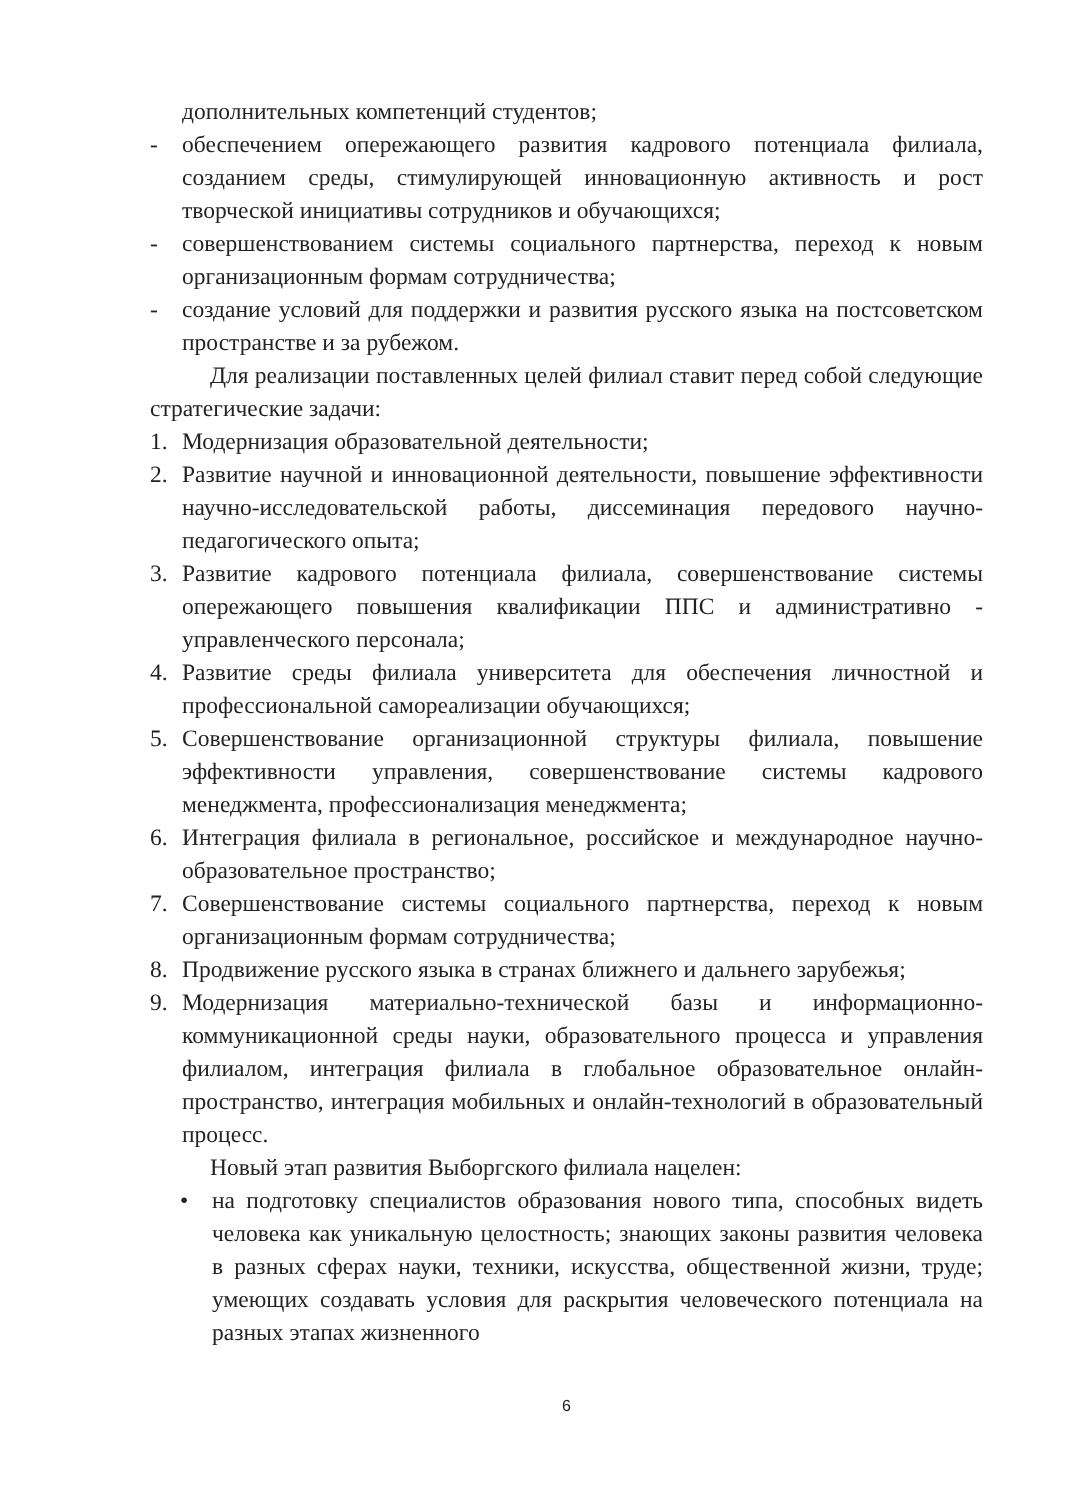дополнительных компетенций студентов;
- обеспечением опережающего развития кадрового потенциала филиала, созданием среды, стимулирующей инновационную активность и рост творческой инициативы сотрудников и обучающихся;
- совершенствованием системы социального партнерства, переход к новым организационным формам сотрудничества;
- создание условий для поддержки и развития русского языка на постсоветском пространстве и за рубежом.
Для реализации поставленных целей филиал ставит перед собой следующие стратегические задачи:
1. Модернизация образовательной деятельности;
2. Развитие научной и инновационной деятельности, повышение эффективности научно-исследовательской работы, диссеминация передового научно-педагогического опыта;
3. Развитие кадрового потенциала филиала, совершенствование системы опережающего повышения квалификации ППС и административно - управленческого персонала;
4. Развитие среды филиала университета для обеспечения личностной и профессиональной самореализации обучающихся;
5. Совершенствование организационной структуры филиала, повышение эффективности управления, совершенствование системы кадрового менеджмента, профессионализация менеджмента;
6. Интеграция филиала в региональное, российское и международное научно-образовательное пространство;
7. Совершенствование системы социального партнерства, переход к новым организационным формам сотрудничества;
8. Продвижение русского языка в странах ближнего и дальнего зарубежья;
9. Модернизация материально-технической базы и информационно-коммуникационной среды науки, образовательного процесса и управления филиалом, интеграция филиала в глобальное образовательное онлайн-пространство, интеграция мобильных и онлайн-технологий в образовательный процесс.
Новый этап развития Выборгского филиала нацелен:
• на подготовку специалистов образования нового типа, способных видеть человека как уникальную целостность; знающих законы развития человека в разных сферах науки, техники, искусства, общественной жизни, труде; умеющих создавать условия для раскрытия человеческого потенциала на разных этапах жизненного
6